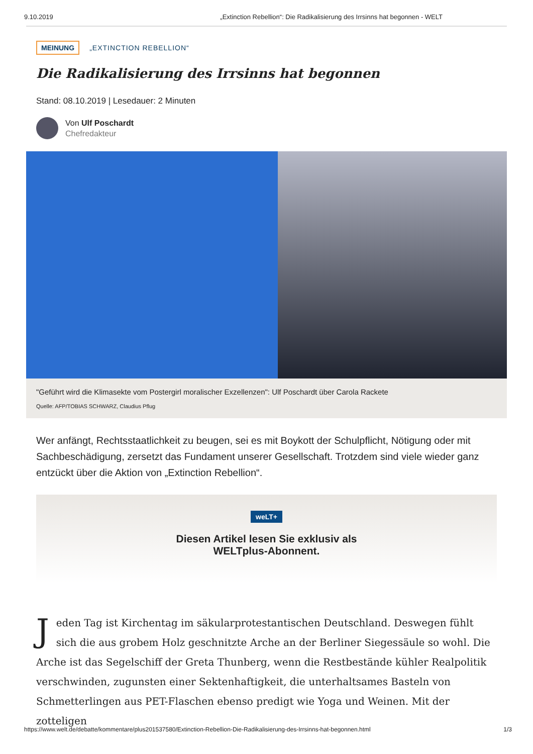9.10.2019 „Extinction Rebellion“: Die Radikalisierung des Irrsinns hat begonnen - WELT
MEINUNG „EXTINCTION REBELLION“
Die Radikalisierung des Irrsinns hat begonnen
Stand: 08.10.2019 | Lesedauer: 2 Minuten
Von Ulf Poschardt
Chefredakteur
"Geführt wird die Klimasekte vom Postergirl moralischer Exzellenzen": Ulf Poschardt über Carola Rackete
Quelle: AFP/TOBIAS SCHWARZ, Claudius Pflug
Wer anfängt, Rechtsstaatlichkeit zu beugen, sei es mit Boykott der Schulpflicht, Nötigung oder mit Sachbeschädigung, zersetzt das Fundament unserer Gesellschaft. Trotzdem sind viele wieder ganz entzückt über die Aktion von „Extinction Rebellion“.
weLT+
Diesen Artikel lesen Sie exklusiv als
WELTplus-Abonnent.
Jeden Tag ist Kirchentag im säkularprotestantischen Deutschland. Deswegen fühlt sich die aus grobem Holz geschnitzte Arche an der Berliner Siegessäule so wohl. Die Arche ist das Segelschiff der Greta Thunberg, wenn die Restbestände kühler Realpolitik verschwinden, zugunsten einer Sektenhaftigkeit, die unterhaltsames Basteln von Schmetterlingen aus PET-Flaschen ebenso predigt wie Yoga und Weinen. Mit der zotteligen
https://www.welt.de/debatte/kommentare/plus201537580/Extinction-Rebellion-Die-Radikalisierung-des-Irrsinns-hat-begonnen.html 1/3